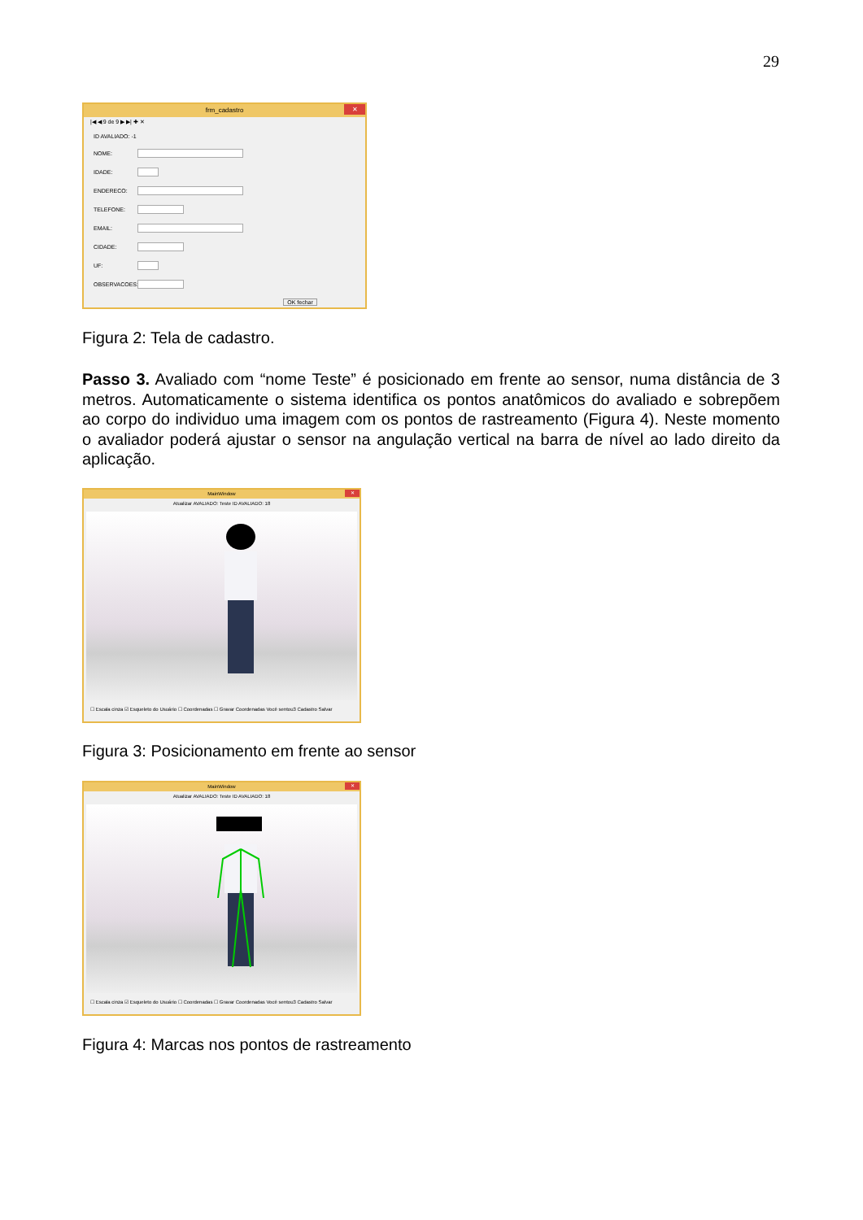29
frm_cadastro ✕
|◀ ◀ 9 de 9 ▶ ▶| ✚ ✕
ID AVALIADO: -1
NOME:
IDADE:
ENDERECO:
TELEFONE:
EMAIL:
CIDADE:
UF:
OBSERVACOES:
OK fechar
Figura 2: Tela de cadastro.
Passo 3. Avaliado com “nome Teste” é posicionado em frente ao sensor, numa distância de 3 metros. Automaticamente o sistema identifica os pontos anatômicos do avaliado e sobrepõem ao corpo do individuo uma imagem com os pontos de rastreamento (Figura 4). Neste momento o avaliador poderá ajustar o sensor na angulação vertical na barra de nível ao lado direito da aplicação.
MainWindow ✕
Atualizar AVALIADO: Teste ID AVALIADO: 18
☐ Escala cinza ☑ Esqueleto do Usuário ☐ Coordenadas ☐ Gravar Coordenadas Você sentou3 Cadastro Salvar
Figura 3: Posicionamento em frente ao sensor
MainWindow ✕
Atualizar AVALIADO: Teste ID AVALIADO: 18
☐ Escala cinza ☑ Esqueleto do Usuário ☐ Coordenadas ☐ Gravar Coordenadas Você sentou3 Cadastro Salvar
Figura 4: Marcas nos pontos de rastreamento